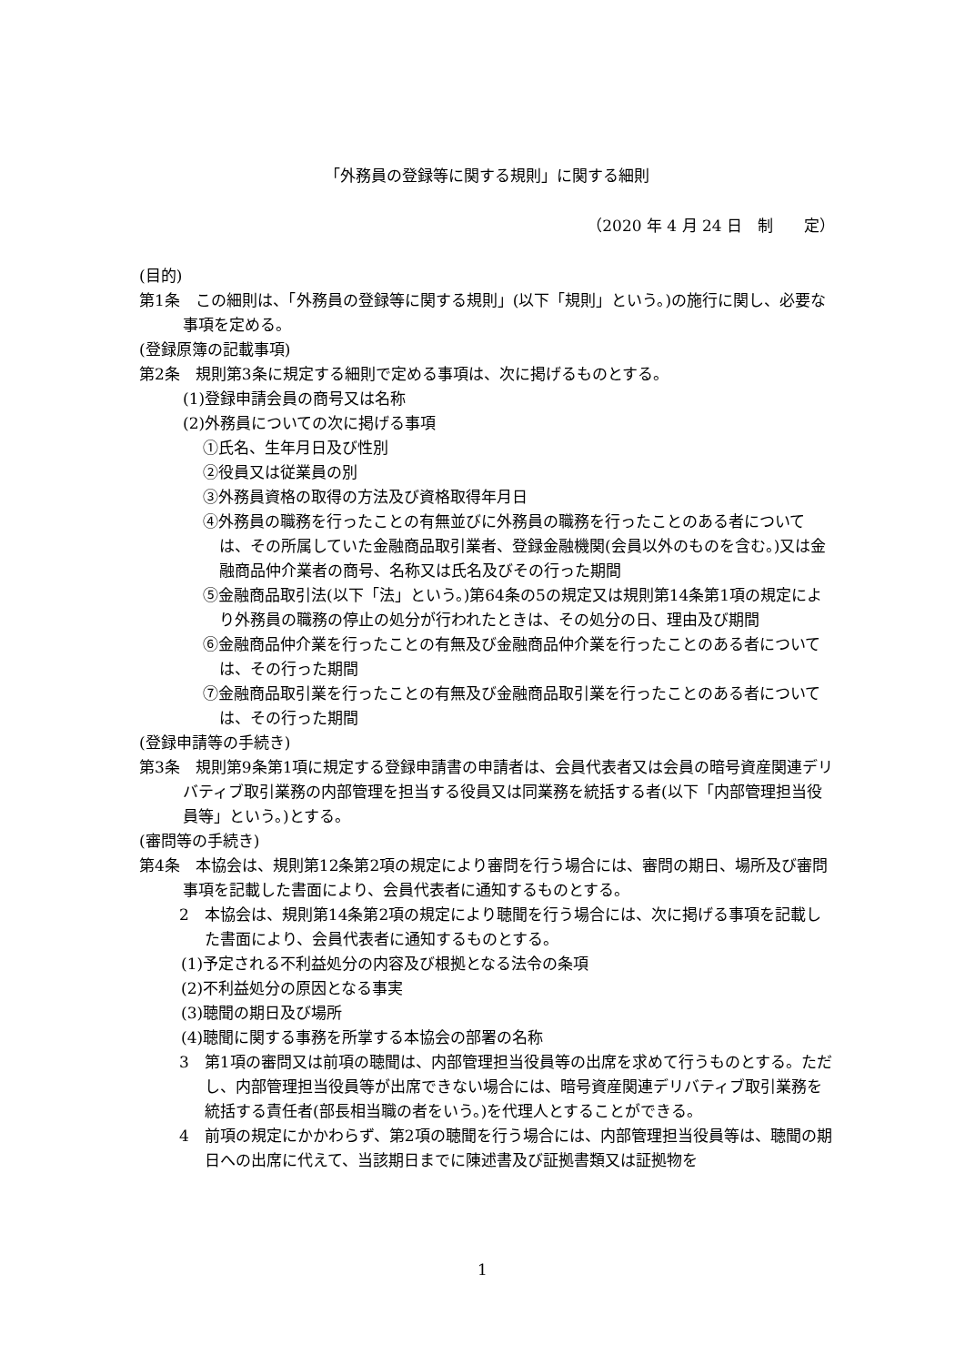「外務員の登録等に関する規則」に関する細則
（2020 年 4 月 24 日　制　　定）
(目的)
第1条　この細則は、「外務員の登録等に関する規則」(以下「規則」という。)の施行に関し、必要な事項を定める。
(登録原簿の記載事項)
第2条　規則第3条に規定する細則で定める事項は、次に掲げるものとする。
(1)登録申請会員の商号又は名称
(2)外務員についての次に掲げる事項
①氏名、生年月日及び性別
②役員又は従業員の別
③外務員資格の取得の方法及び資格取得年月日
④外務員の職務を行ったことの有無並びに外務員の職務を行ったことのある者については、その所属していた金融商品取引業者、登録金融機関(会員以外のものを含む。)又は金融商品仲介業者の商号、名称又は氏名及びその行った期間
⑤金融商品取引法(以下「法」という。)第64条の5の規定又は規則第14条第1項の規定により外務員の職務の停止の処分が行われたときは、その処分の日、理由及び期間
⑥金融商品仲介業を行ったことの有無及び金融商品仲介業を行ったことのある者については、その行った期間
⑦金融商品取引業を行ったことの有無及び金融商品取引業を行ったことのある者については、その行った期間
(登録申請等の手続き)
第3条　規則第9条第1項に規定する登録申請書の申請者は、会員代表者又は会員の暗号資産関連デリバティブ取引業務の内部管理を担当する役員又は同業務を統括する者(以下「内部管理担当役員等」という。)とする。
(審問等の手続き)
第4条　本協会は、規則第12条第2項の規定により審問を行う場合には、審問の期日、場所及び審問事項を記載した書面により、会員代表者に通知するものとする。
2　本協会は、規則第14条第2項の規定により聴聞を行う場合には、次に掲げる事項を記載した書面により、会員代表者に通知するものとする。
(1)予定される不利益処分の内容及び根拠となる法令の条項
(2)不利益処分の原因となる事実
(3)聴聞の期日及び場所
(4)聴聞に関する事務を所掌する本協会の部署の名称
3　第1項の審問又は前項の聴聞は、内部管理担当役員等の出席を求めて行うものとする。ただし、内部管理担当役員等が出席できない場合には、暗号資産関連デリバティブ取引業務を統括する責任者(部長相当職の者をいう。)を代理人とすることができる。
4　前項の規定にかかわらず、第2項の聴聞を行う場合には、内部管理担当役員等は、聴聞の期日への出席に代えて、当該期日までに陳述書及び証拠書類又は証拠物を
1